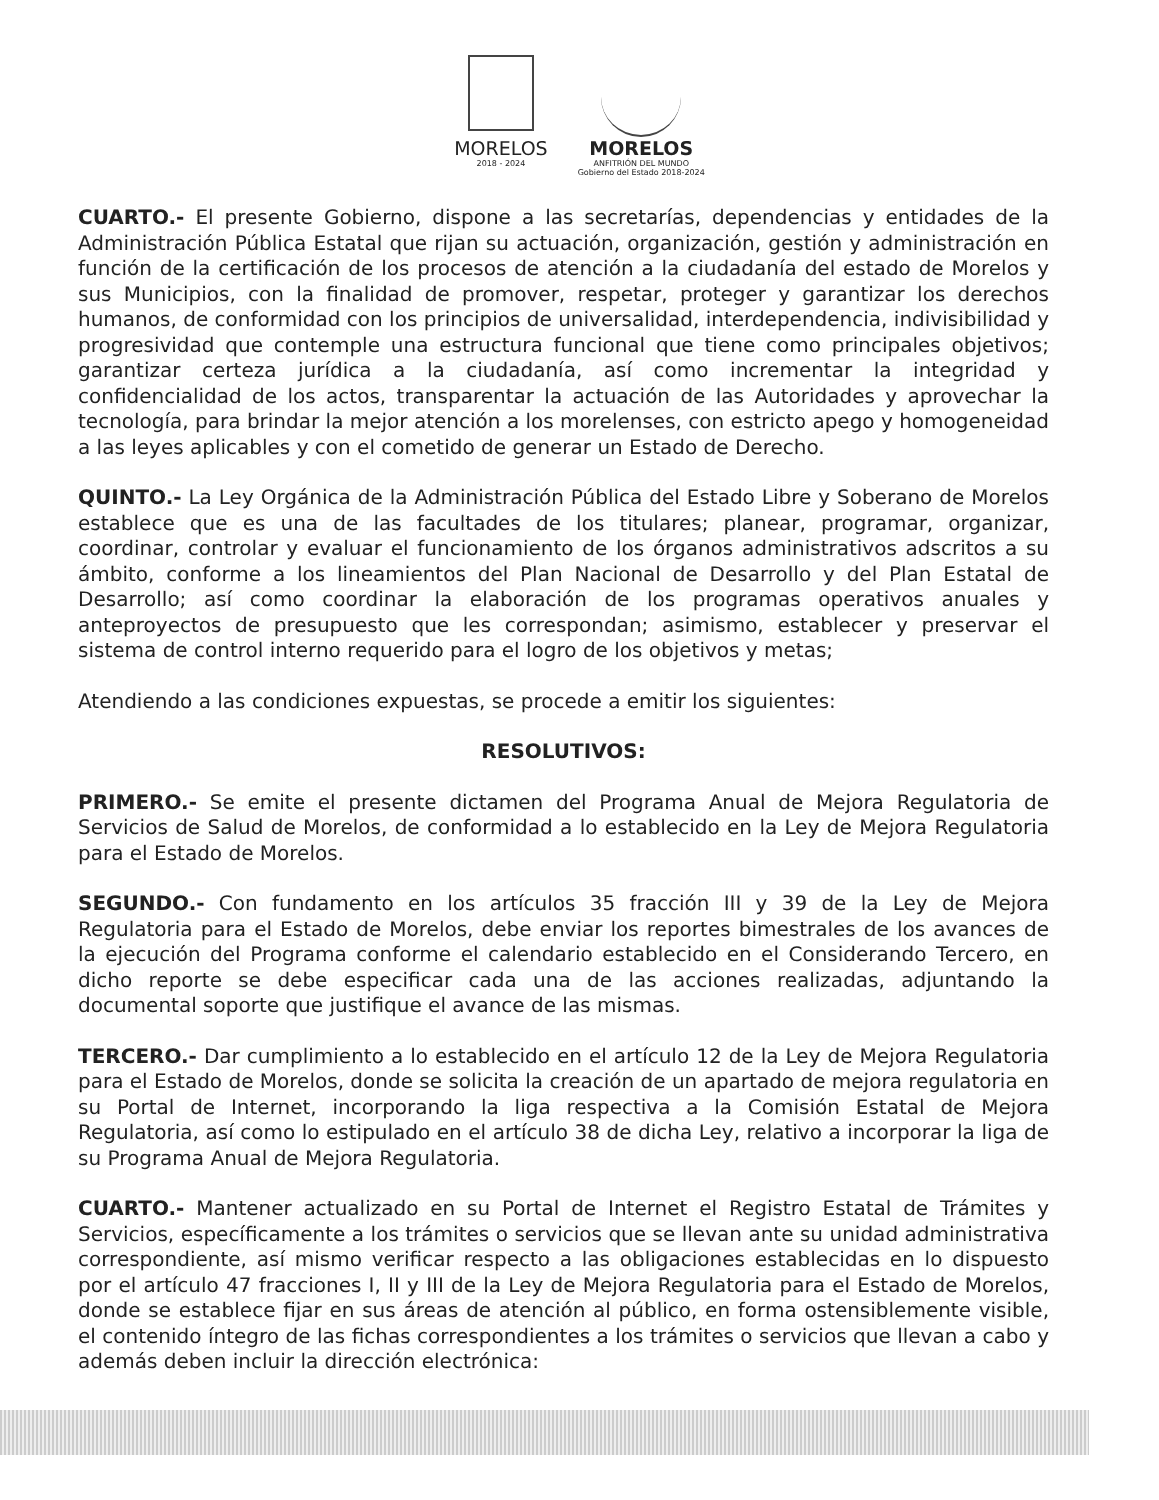MORELOS
2018 - 2024
MORELOS
ANFITRIÓN DEL MUNDO
Gobierno del Estado 2018-2024
CUARTO.- El presente Gobierno, dispone a las secretarías, dependencias y entidades de la Administración Pública Estatal que rijan su actuación, organización, gestión y administración en función de la certificación de los procesos de atención a la ciudadanía del estado de Morelos y sus Municipios, con la finalidad de promover, respetar, proteger y garantizar los derechos humanos, de conformidad con los principios de universalidad, interdependencia, indivisibilidad y progresividad que contemple una estructura funcional que tiene como principales objetivos; garantizar certeza jurídica a la ciudadanía, así como incrementar la integridad y confidencialidad de los actos, transparentar la actuación de las Autoridades y aprovechar la tecnología, para brindar la mejor atención a los morelenses, con estricto apego y homogeneidad a las leyes aplicables y con el cometido de generar un Estado de Derecho.
QUINTO.- La Ley Orgánica de la Administración Pública del Estado Libre y Soberano de Morelos establece que es una de las facultades de los titulares; planear, programar, organizar, coordinar, controlar y evaluar el funcionamiento de los órganos administrativos adscritos a su ámbito, conforme a los lineamientos del Plan Nacional de Desarrollo y del Plan Estatal de Desarrollo; así como coordinar la elaboración de los programas operativos anuales y anteproyectos de presupuesto que les correspondan; asimismo, establecer y preservar el sistema de control interno requerido para el logro de los objetivos y metas;
Atendiendo a las condiciones expuestas, se procede a emitir los siguientes:
RESOLUTIVOS:
PRIMERO.- Se emite el presente dictamen del Programa Anual de Mejora Regulatoria de Servicios de Salud de Morelos, de conformidad a lo establecido en la Ley de Mejora Regulatoria para el Estado de Morelos.
SEGUNDO.- Con fundamento en los artículos 35 fracción III y 39 de la Ley de Mejora Regulatoria para el Estado de Morelos, debe enviar los reportes bimestrales de los avances de la ejecución del Programa conforme el calendario establecido en el Considerando Tercero, en dicho reporte se debe especificar cada una de las acciones realizadas, adjuntando la documental soporte que justifique el avance de las mismas.
TERCERO.- Dar cumplimiento a lo establecido en el artículo 12 de la Ley de Mejora Regulatoria para el Estado de Morelos, donde se solicita la creación de un apartado de mejora regulatoria en su Portal de Internet, incorporando la liga respectiva a la Comisión Estatal de Mejora Regulatoria, así como lo estipulado en el artículo 38 de dicha Ley, relativo a incorporar la liga de su Programa Anual de Mejora Regulatoria.
CUARTO.- Mantener actualizado en su Portal de Internet el Registro Estatal de Trámites y Servicios, específicamente a los trámites o servicios que se llevan ante su unidad administrativa correspondiente, así mismo verificar respecto a las obligaciones establecidas en lo dispuesto por el artículo 47 fracciones I, II y III de la Ley de Mejora Regulatoria para el Estado de Morelos, donde se establece fijar en sus áreas de atención al público, en forma ostensiblemente visible, el contenido íntegro de las fichas correspondientes a los trámites o servicios que llevan a cabo y además deben incluir la dirección electrónica: